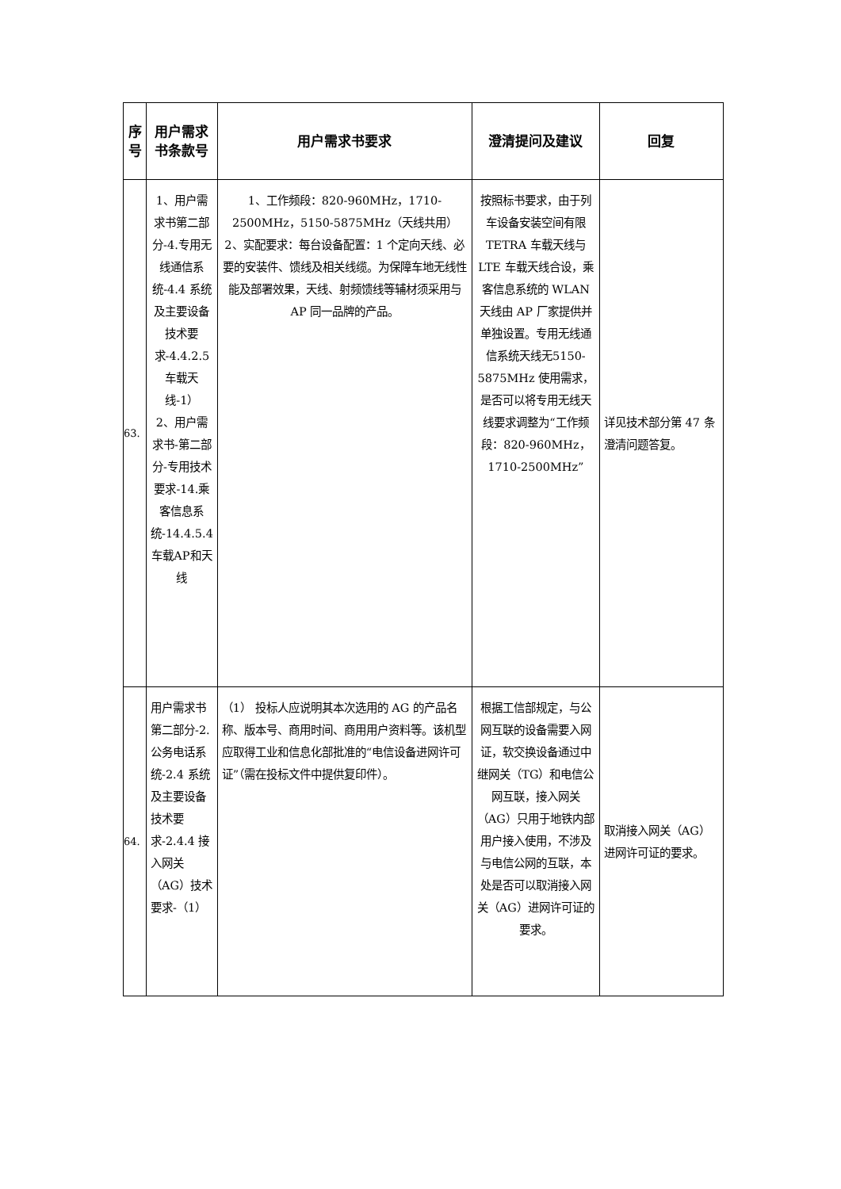| 序号 | 用户需求书条款号 | 用户需求书要求 | 澄清提问及建议 | 回复 |
| --- | --- | --- | --- | --- |
| 63. | 1、用户需求书第二部分-4.专用无线通信系统-4.4 系统及主要设备技术要求-4.4.2.5车载天线-1） 2、用户需求书-第二部分-专用技术要求-14.乘客信息系统-14.4.5.4 车载AP和天线 | 1、工作频段：820-960MHz，1710-2500MHz，5150-5875MHz（天线共用） 2、实配要求：每台设备配置：1 个定向天线、必要的安装件、馈线及相关线缆。为保障车地无线性能及部署效果，天线、射频馈线等辅材须采用与 AP 同一品牌的产品。 | 按照标书要求，由于列车设备安装空间有限 TETRA 车载天线与 LTE 车载天线合设，乘客信息系统的 WLAN 天线由 AP 厂家提供并单独设置。专用无线通信系统天线无5150-5875MHz 使用需求，是否可以将专用无线天线要求调整为“工作频段：820-960MHz，1710-2500MHz” | 详见技术部分第 47 条澄清问题答复。 |
| 64. | 用户需求书第二部分-2.公务电话系统-2.4 系统及主要设备技术要求-2.4.4 接入网关（AG）技术要求-（1） | （1） 投标人应说明其本次选用的 AG 的产品名称、版本号、商用时间、商用用户资料等。该机型应取得工业和信息化部批准的“电信设备进网许可证”（需在投标文件中提供复印件）。 | 根据工信部规定，与公网互联的设备需要入网证，软交换设备通过中继网关（TG）和电信公网互联，接入网关（AG）只用于地铁内部用户接入使用，不涉及与电信公网的互联，本处是否可以取消接入网关（AG）进网许可证的要求。 | 取消接入网关（AG）进网许可证的要求。 |